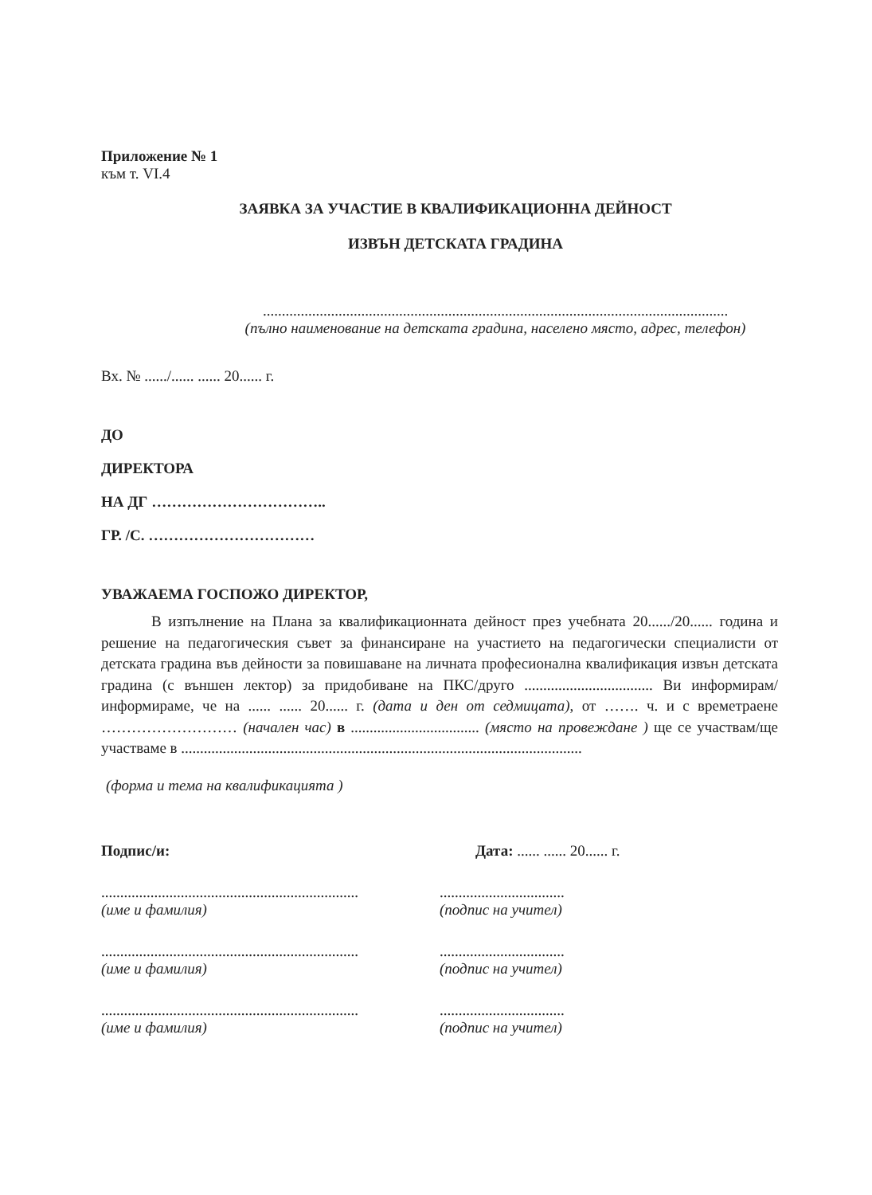Приложение № 1
към т. VI.4
ЗАЯВКА ЗА УЧАСТИЕ В КВАЛИФИКАЦИОННА ДЕЙНОСТ
ИЗВЪН ДЕТСКАТА ГРАДИНА
...........................................................................................................................
(пълно наименование на детската градина, населено място, адрес, телефон)
Вх. № ....../...... ...... 20...... г.
ДО
ДИРЕКТОРА
НА ДГ ……………………………..
ГР. /С. ……………………………
УВАЖАЕМА ГОСПОЖО ДИРЕКТОР,
В изпълнение на Плана за квалификационната дейност през учебната 20....../20...... година и решение на педагогическия съвет за финансиране на участието на педагогически специалисти от детската градина във дейности за повишаване на личната професионална квалификация извън детската градина (с външен лектор) за придобиване на ПКС/друго .................................. Ви информирам/информираме, че на ...... ...... 20...... г. (дата и ден от седмицата), от ……. ч. и с времетраене ……………………… (начален час) в .................................. (място на провеждане ) ще се участвам/ще участваме в ..........................................................................................................
(форма и тема на квалификацията )
Подпис/и: Дата: ...... ...... 20...... г.
....................................................................
(име и фамилия)
.................................
(подпис на учител)
....................................................................
(име и фамилия)
.................................
(подпис на учител)
....................................................................
(име и фамилия)
.................................
(подпис на учител)